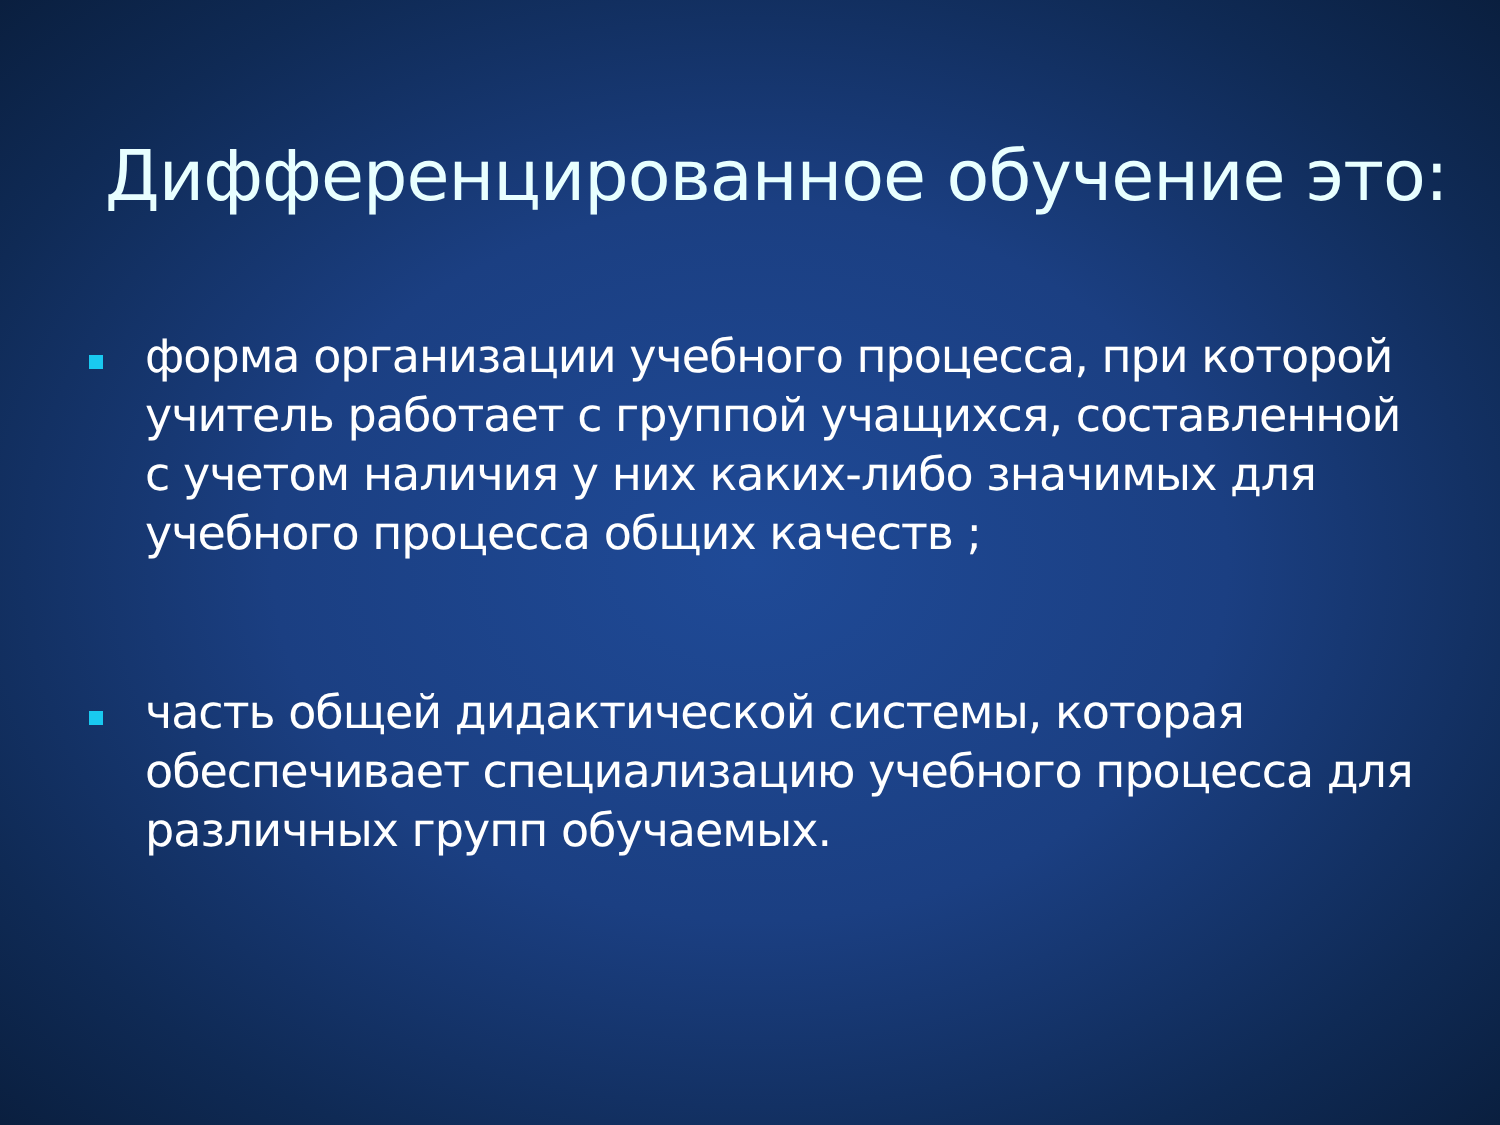Дифференцированное обучение это:
форма организации учебного процесса, при которой учитель работает с группой учащихся, составленной с учетом наличия у них каких-либо значимых для учебного процесса общих качеств ;
часть общей дидактической системы, которая обеспечивает специализацию учебного процесса для различных групп обучаемых.